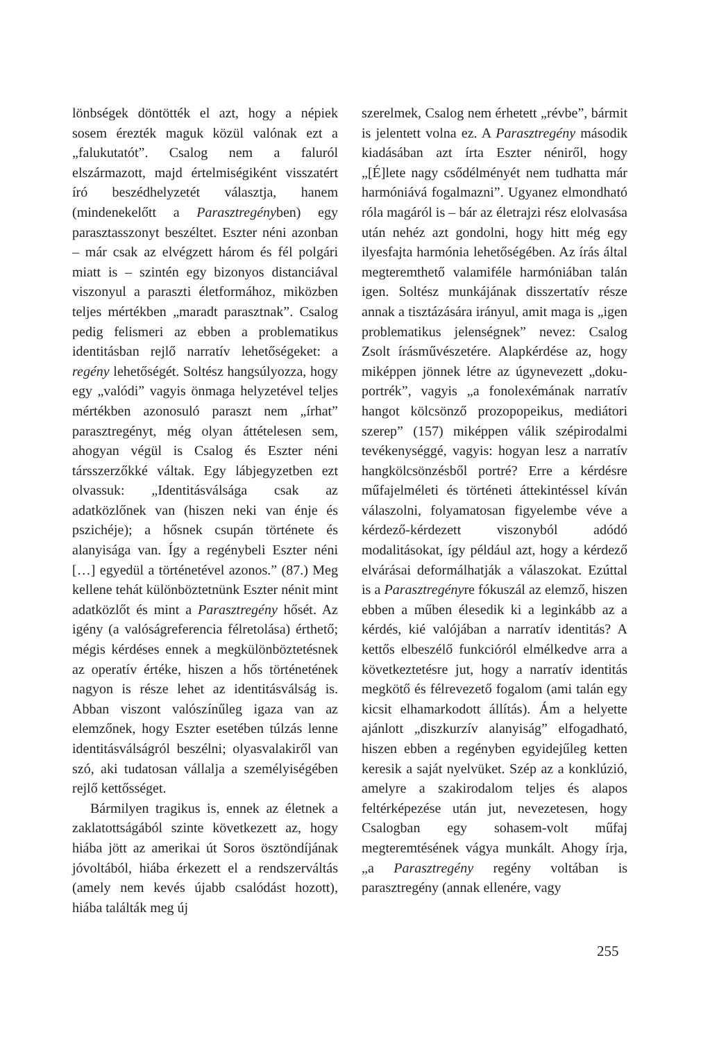lönbségek döntötték el azt, hogy a népiek sosem érezték maguk közül valónak ezt a „falukutatót”. Csalog nem a faluról elszármazott, majd értelmiségiként visszatért író beszédhelyzetét választja, hanem (mindenekelőtt a Parasztregényben) egy parasztasszonyt beszéltet. Eszter néni azonban – már csak az elvégzett három és fél polgári miatt is – szintén egy bizonyos distanciával viszonyul a paraszti életformához, miközben teljes mértékben „maradt parasztnak”. Csalog pedig felismeri az ebben a problematikus identitásban rejlő narratív lehetőségeket: a regény lehetőségét. Soltész hangsúlyozza, hogy egy „valódi” vagyis önmaga helyzetével teljes mértékben azonosuló paraszt nem „írhat” parasztregényt, még olyan áttételesen sem, ahogyan végül is Csalog és Eszter néni társszerzőkké váltak. Egy lábjegyzetben ezt olvassuk: „Identitásválsága csak az adatközlőnek van (hiszen neki van énje és pszichéje); a hősnek csupán története és alanyisága van. Így a regénybeli Eszter néni […] egyedül a történetével azonos.” (87.) Meg kellene tehát különböztetnünk Eszter nénit mint adatközlőt és mint a Parasztregény hősét. Az igény (a valóságreferencia félretolása) érthető; mégis kérdéses ennek a megkülönböztetésnek az operatív értéke, hiszen a hős történetének nagyon is része lehet az identitásválság is. Abban viszont valószínűleg igaza van az elemzőnek, hogy Eszter esetében túlzás lenne identitásválságról beszélni; olyasvalakiről van szó, aki tudatosan vállalja a személyiségében rejlő kettősséget.
Bármilyen tragikus is, ennek az életnek a zaklatottságából szinte következett az, hogy hiába jött az amerikai út Soros ösztöndíjának jóvoltából, hiába érkezett el a rendszerváltás (amely nem kevés újabb csalódást hozott), hiába találták meg új
szerelmek, Csalog nem érhetett „révbe”, bármit is jelentett volna ez. A Parasztregény második kiadásában azt írta Eszter néniről, hogy „[É]lete nagy csődélményét nem tudhatta már harmóniává fogalmazni”. Ugyanez elmondható róla magáról is – bár az életrajzi rész elolvasása után nehéz azt gondolni, hogy hitt még egy ilyesfajta harmónia lehetőségében. Az írás által megteremthető valamiféle harmóniában talán igen. Soltész munkájának disszertatív része annak a tisztázására irányul, amit maga is „igen problematikus jelenségnek” nevez: Csalog Zsolt írásművészetére. Alapkérdése az, hogy miképpen jönnek létre az úgynevezett „doku-portrék”, vagyis „a fonolexémának narratív hangot kölcsönző prozopopeikus, mediátori szerep” (157) miképpen válik szépirodalmi tevékenységgé, vagyis: hogyan lesz a narratív hangkölcsönzésből portré? Erre a kérdésre műfajelméleti és történeti áttekintéssel kíván válaszolni, folyamatosan figyelembe véve a kérdező-kérdezett viszonyból adódó modalitásokat, így például azt, hogy a kérdező elvárásai deformálhatják a válaszokat. Ezúttal is a Parasztregényre fókuszál az elemző, hiszen ebben a műben élesedik ki a leginkább az a kérdés, kié valójában a narratív identitás? A kettős elbeszélő funkcióról elmélkedve arra a következtetésre jut, hogy a narratív identitás megkötő és félrevezető fogalom (ami talán egy kicsit elhamarkodott állítás). Ám a helyette ajánlott „diszkurzív alanyiság” elfogadható, hiszen ebben a regényben egyidejűleg ketten keresik a saját nyelvüket. Szép az a konklúzió, amelyre a szakirodalom teljes és alapos feltérképezése után jut, nevezetesen, hogy Csalogban egy sohasem-volt műfaj megteremtésének vágya munkált. Ahogy írja, „a Parasztregény regény voltában is parasztregény (annak ellenére, vagy
255